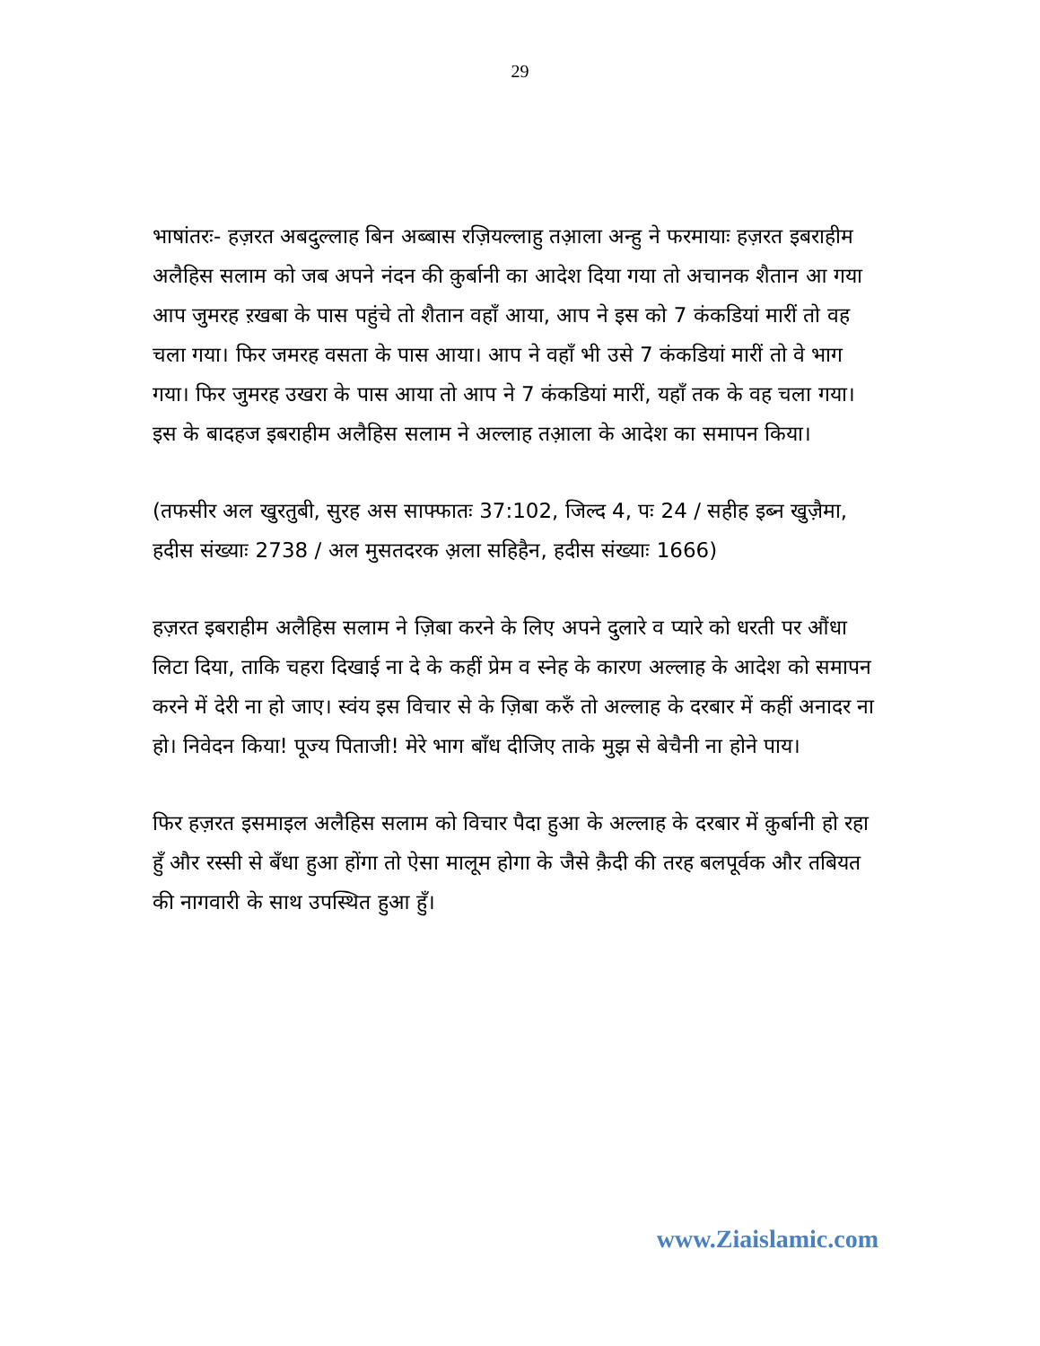29
भाषांतरः- हज़रत अबदुल्लाह बिन अब्बास रज़ियल्लाहु तआ़ला अन्हु ने फरमायाः हज़रत इबराहीम अलैहिस सलाम को जब अपने नंदन की क़ुर्बानी का आदेश दिया गया तो अचानक शैतान आ गया आप जुमरह ऱखबा के पास पहुंचे तो शैतान वहाँ आया, आप ने इस को 7 कंकडियां मारीं तो वह चला गया। फिर जमरह वसता के पास आया। आप ने वहाँ भी उसे 7 कंकडियां मारीं तो वे भाग गया। फिर जुमरह उखरा के पास आया तो आप ने 7 कंकडियां मारीं, यहाँ तक के वह चला गया। इस के बादहज इबराहीम अलैहिस सलाम ने अल्लाह तआ़ला के आदेश का समापन किया।
(तफसीर अल खुरतुबी, सुरह अस साफ्फातः 37:102, जिल्द 4, पः 24 / सहीह इब्न खुज़ैमा, हदीस संख्याः 2738 / अल मुसतदरक अ़ला सहिहैन, हदीस संख्याः 1666)
हज़रत इबराहीम अलैहिस सलाम ने ज़िबा करने के लिए अपने दुलारे व प्यारे को धरती पर औंधा लिटा दिया, ताकि चहरा दिखाई ना दे के कहीं प्रेम व स्नेह के कारण अल्लाह के आदेश को समापन करने में देरी ना हो जाए। स्वंय इस विचार से के ज़िबा करुँ तो अल्लाह के दरबार में कहीं अनादर ना हो। निवेदन किया! पूज्य पिताजी! मेरे भाग बाँध दीजिए ताके मुझ से बेचैनी ना होने पाय।
फिर हज़रत इसमाइल अलैहिस सलाम को विचार पैदा हुआ के अल्लाह के दरबार में क़ुर्बानी हो रहा हुँ और रस्सी से बँधा हुआ होंगा तो ऐसा मालूम होगा के जैसे क़ैदी की तरह बलपूर्वक और तबियत की नागवारी के साथ उपस्थित हुआ हुँ।
www.Ziaislamic.com